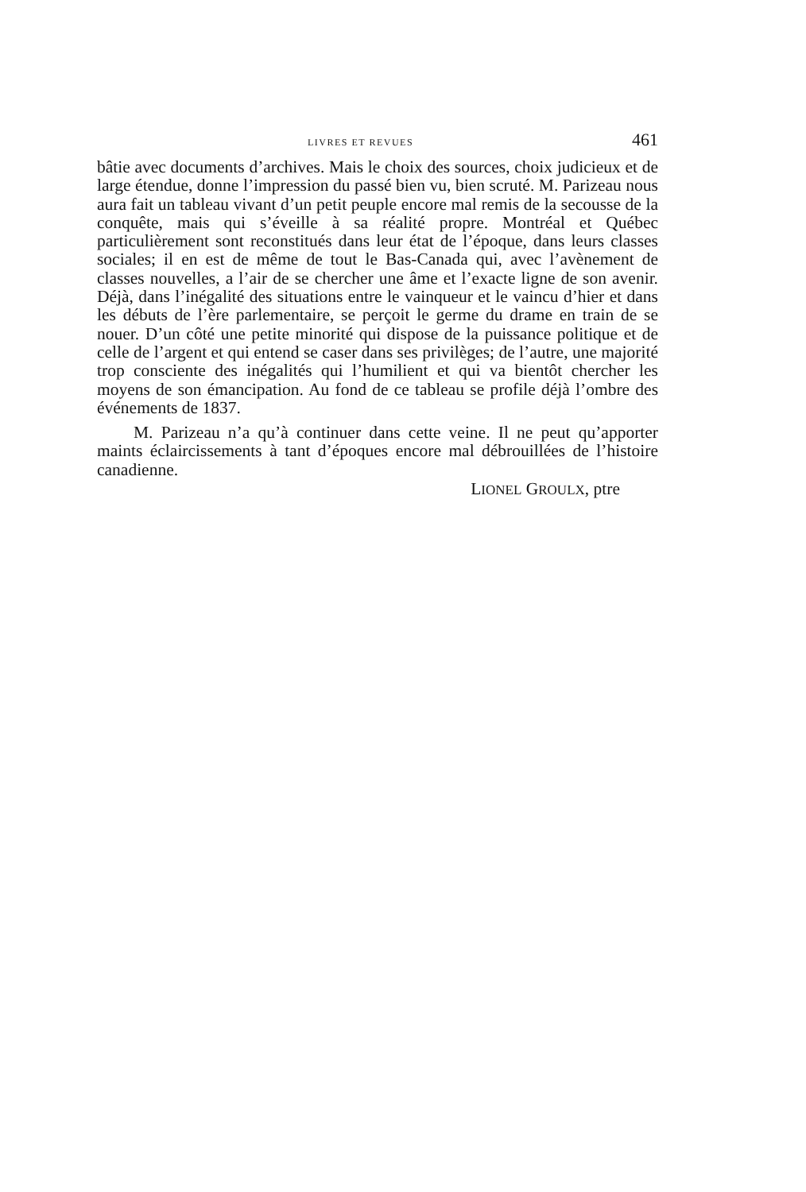LIVRES ET REVUES 461
bâtie avec documents d’archives. Mais le choix des sources, choix judicieux et de large étendue, donne l’impression du passé bien vu, bien scruté. M. Parizeau nous aura fait un tableau vivant d’un petit peuple encore mal remis de la secousse de la conquête, mais qui s’éveille à sa réalité propre. Montréal et Québec particulièrement sont reconstitués dans leur état de l’époque, dans leurs classes sociales; il en est de même de tout le Bas-Canada qui, avec l’avènement de classes nouvelles, a l’air de se chercher une âme et l’exacte ligne de son avenir. Déjà, dans l’inégalité des situations entre le vainqueur et le vaincu d’hier et dans les débuts de l’ère parlementaire, se perçoit le germe du drame en train de se nouer. D’un côté une petite minorité qui dispose de la puissance politique et de celle de l’argent et qui entend se caser dans ses privilèges; de l’autre, une majorité trop consciente des inégalités qui l’humilient et qui va bientôt chercher les moyens de son émancipation. Au fond de ce tableau se profile déjà l’ombre des événements de 1837.
M. Parizeau n’a qu’à continuer dans cette veine. Il ne peut qu’apporter maints éclaircissements à tant d’époques encore mal débrouillées de l’histoire canadienne.
LIONEL GROULX, ptre